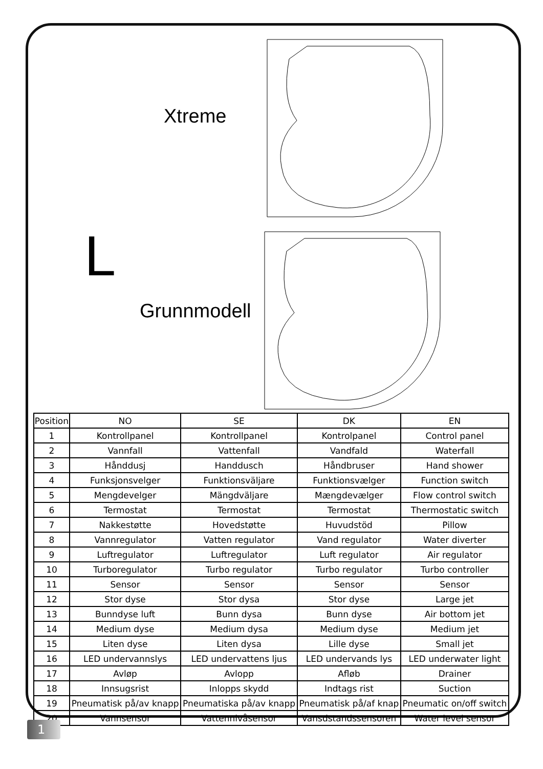Xtreme
Grunnmodell
L
| Position | NO | SE | DK | EN |
| --- | --- | --- | --- | --- |
| 1 | Kontrollpanel | Kontrollpanel | Kontrolpanel | Control panel |
| 2 | Vannfall | Vattenfall | Vandfald | Waterfall |
| 3 | Hånddusj | Handdusch | Håndbruser | Hand shower |
| 4 | Funksjonsvelger | Funktionsväljare | Funktionsvælger | Function switch |
| 5 | Mengdevelger | Mängdväljare | Mængdevælger | Flow control switch |
| 6 | Termostat | Termostat | Termostat | Thermostatic switch |
| 7 | Nakkestøtte | Hovedstøtte | Huvudstöd | Pillow |
| 8 | Vannregulator | Vatten regulator | Vand regulator | Water diverter |
| 9 | Luftregulator | Luftregulator | Luft regulator | Air regulator |
| 10 | Turboregulator | Turbo regulator | Turbo regulator | Turbo controller |
| 11 | Sensor | Sensor | Sensor | Sensor |
| 12 | Stor dyse | Stor dysa | Stor dyse | Large jet |
| 13 | Bunndyse luft | Bunn dysa | Bunn dyse | Air bottom jet |
| 14 | Medium dyse | Medium dysa | Medium dyse | Medium jet |
| 15 | Liten dyse | Liten dysa | Lille dyse | Small jet |
| 16 | LED undervannslys | LED undervattens ljus | LED undervands lys | LED underwater light |
| 17 | Avløp | Avlopp | Afløb | Drainer |
| 18 | Innsugsrist | Inlopps skydd | Indtags rist | Suction |
| 19 | Pneumatisk på/av knapp | Pneumatiska på/av knapp | Pneumatisk på/af knap | Pneumatic on/off switch |
| 20 | Vannsensor | Vattennivåsensor | Vansdstandssensoren | Water level sensor |
1